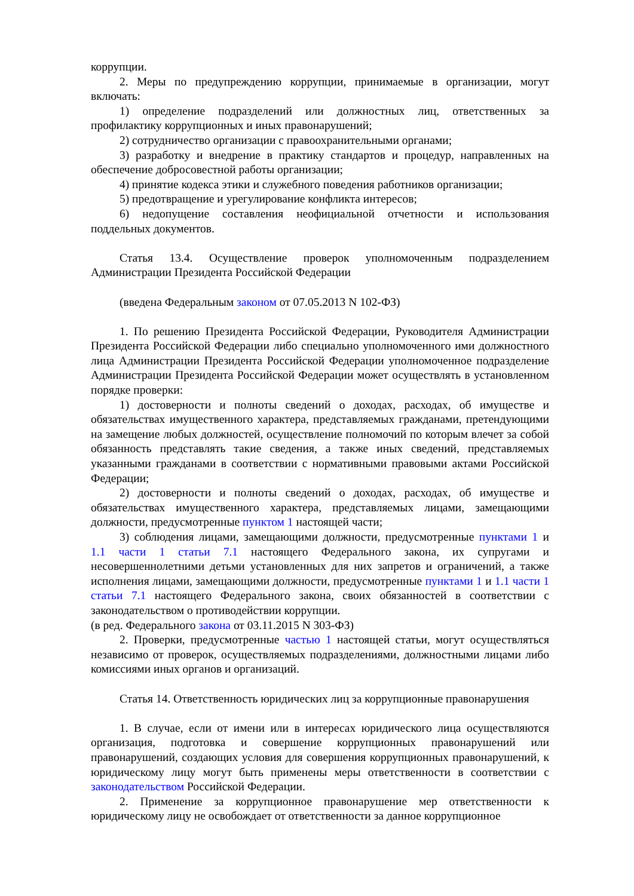коррупции.
2. Меры по предупреждению коррупции, принимаемые в организации, могут включать:
1) определение подразделений или должностных лиц, ответственных за профилактику коррупционных и иных правонарушений;
2) сотрудничество организации с правоохранительными органами;
3) разработку и внедрение в практику стандартов и процедур, направленных на обеспечение добросовестной работы организации;
4) принятие кодекса этики и служебного поведения работников организации;
5) предотвращение и урегулирование конфликта интересов;
6) недопущение составления неофициальной отчетности и использования поддельных документов.
Статья 13.4. Осуществление проверок уполномоченным подразделением Администрации Президента Российской Федерации
(введена Федеральным законом от 07.05.2013 N 102-ФЗ)
1. По решению Президента Российской Федерации, Руководителя Администрации Президента Российской Федерации либо специально уполномоченного ими должностного лица Администрации Президента Российской Федерации уполномоченное подразделение Администрации Президента Российской Федерации может осуществлять в установленном порядке проверки:
1) достоверности и полноты сведений о доходах, расходах, об имуществе и обязательствах имущественного характера, представляемых гражданами, претендующими на замещение любых должностей, осуществление полномочий по которым влечет за собой обязанность представлять такие сведения, а также иных сведений, представляемых указанными гражданами в соответствии с нормативными правовыми актами Российской Федерации;
2) достоверности и полноты сведений о доходах, расходах, об имуществе и обязательствах имущественного характера, представляемых лицами, замещающими должности, предусмотренные пунктом 1 настоящей части;
3) соблюдения лицами, замещающими должности, предусмотренные пунктами 1 и 1.1 части 1 статьи 7.1 настоящего Федерального закона, их супругами и несовершеннолетними детьми установленных для них запретов и ограничений, а также исполнения лицами, замещающими должности, предусмотренные пунктами 1 и 1.1 части 1 статьи 7.1 настоящего Федерального закона, своих обязанностей в соответствии с законодательством о противодействии коррупции.
(в ред. Федерального закона от 03.11.2015 N 303-ФЗ)
2. Проверки, предусмотренные частью 1 настоящей статьи, могут осуществляться независимо от проверок, осуществляемых подразделениями, должностными лицами либо комиссиями иных органов и организаций.
Статья 14. Ответственность юридических лиц за коррупционные правонарушения
1. В случае, если от имени или в интересах юридического лица осуществляются организация, подготовка и совершение коррупционных правонарушений или правонарушений, создающих условия для совершения коррупционных правонарушений, к юридическому лицу могут быть применены меры ответственности в соответствии с законодательством Российской Федерации.
2. Применение за коррупционное правонарушение мер ответственности к юридическому лицу не освобождает от ответственности за данное коррупционное